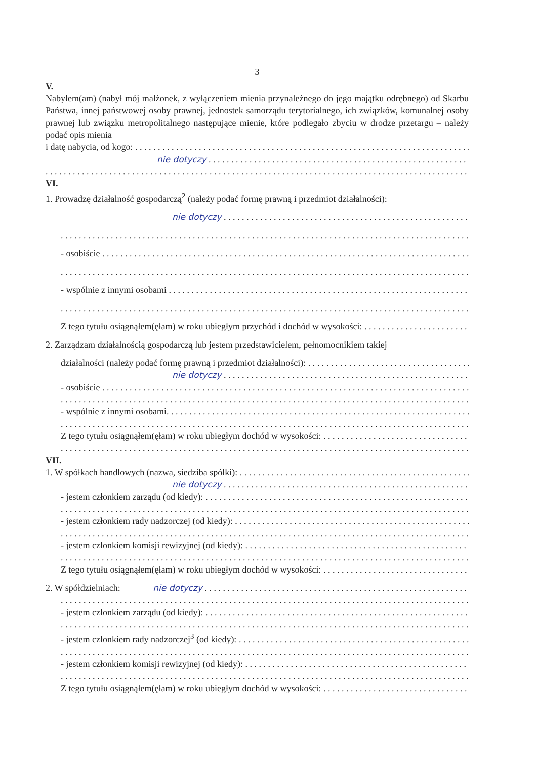3
V.
Nabyłem(am) (nabył mój małżonek, z wyłączeniem mienia przynależnego do jego majątku odrębnego) od Skarbu Państwa, innej państwowej osoby prawnej, jednostek samorządu terytorialnego, ich związków, komunalnej osoby prawnej lub związku metropolitalnego następujące mienie, które podlegało zbyciu w drodze przetargu – należy podać opis mienia
i datę nabycia, od kogo:
nie dotyczy
VI.
1. Prowadzę działalność gospodarczą<sup>2</sup> (należy podać formę prawną i przedmiot działalności):
nie dotyczy
- osobiście
- wspólnie z innymi osobami
Z tego tytułu osiągnąłem(ęłam) w roku ubiegłym przychód i dochód w wysokości:
2. Zarządzam działalnością gospodarczą lub jestem przedstawicielem, pełnomocnikiem takiej
działalności (należy podać formę prawną i przedmiot działalności):
nie dotyczy
- osobiście
- wspólnie z innymi osobami.
Z tego tytułu osiągnąłem(ęłam) w roku ubiegłym dochód w wysokości:
VII.
1. W spółkach handlowych (nazwa, siedziba spółki):
nie dotyczy
- jestem członkiem zarządu (od kiedy):
- jestem członkiem rady nadzorczej (od kiedy):
- jestem członkiem komisji rewizyjnej (od kiedy):
Z tego tytułu osiągnąłem(ęłam) w roku ubiegłym dochód w wysokości:
2. W spółdzielniach: nie dotyczy
- jestem członkiem zarządu (od kiedy):
- jestem członkiem rady nadzorczej<sup>3</sup> (od kiedy):
- jestem członkiem komisji rewizyjnej (od kiedy):
Z tego tytułu osiągnąłem(ęłam) w roku ubiegłym dochód w wysokości: